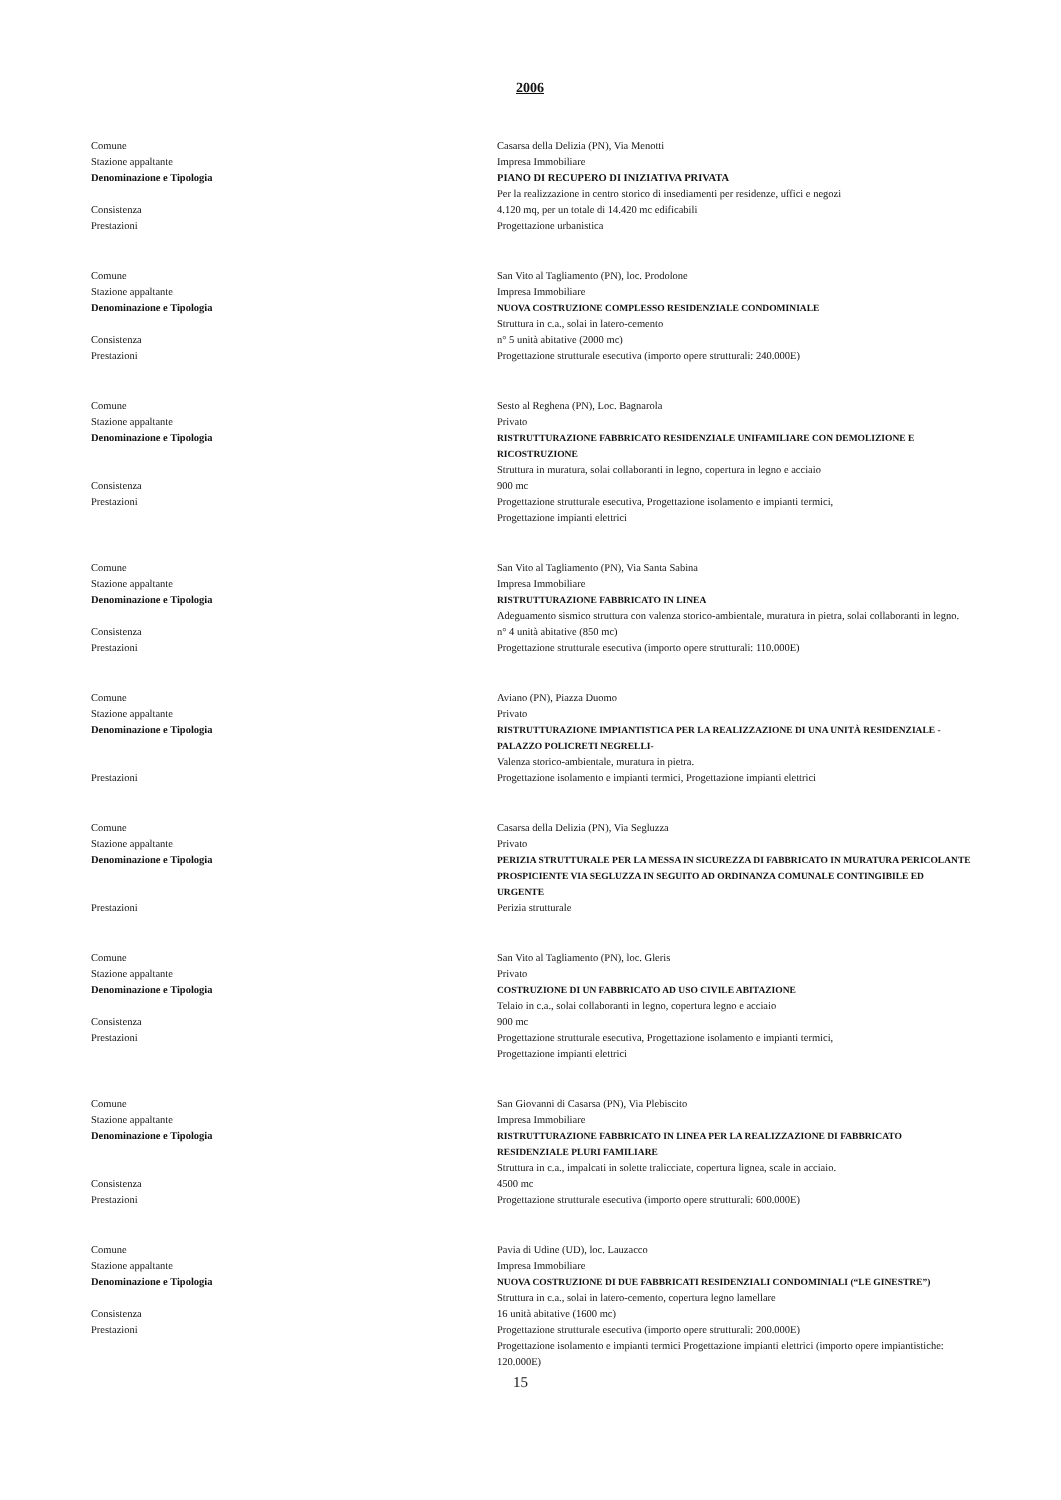2006
| Comune | Casarsa della Delizia (PN), Via Menotti |
| Stazione appaltante | Impresa Immobiliare |
| Denominazione e Tipologia | PIANO DI RECUPERO DI INIZIATIVA PRIVATA Per la realizzazione in centro storico di insediamenti per residenze, uffici e negozi |
| Consistenza | 4.120 mq, per un totale di 14.420 mc edificabili |
| Prestazioni | Progettazione urbanistica |
| Comune | San Vito al Tagliamento (PN), loc. Prodolone |
| Stazione appaltante | Impresa Immobiliare |
| Denominazione e Tipologia | NUOVA COSTRUZIONE COMPLESSO RESIDENZIALE CONDOMINIALE Struttura in c.a., solai in latero-cemento |
| Consistenza | n° 5 unità abitative (2000 mc) |
| Prestazioni | Progettazione strutturale esecutiva (importo opere strutturali: 240.000E) |
| Comune | Sesto al Reghena (PN), Loc. Bagnarola |
| Stazione appaltante | Privato |
| Denominazione e Tipologia | RISTRUTTURAZIONE FABBRICATO RESIDENZIALE UNIFAMILIARE CON DEMOLIZIONE E RICOSTRUZIONE Struttura in muratura, solai collaboranti in legno, copertura in legno e acciaio |
| Consistenza | 900 mc |
| Prestazioni | Progettazione strutturale esecutiva, Progettazione isolamento e impianti termici, Progettazione impianti elettrici |
| Comune | San Vito al Tagliamento (PN), Via Santa Sabina |
| Stazione appaltante | Impresa Immobiliare |
| Denominazione e Tipologia | RISTRUTTURAZIONE FABBRICATO IN LINEA Adeguamento sismico struttura con valenza storico-ambientale, muratura in pietra, solai collaboranti in legno. |
| Consistenza | n° 4 unità abitative (850 mc) |
| Prestazioni | Progettazione strutturale esecutiva (importo opere strutturali: 110.000E) |
| Comune | Aviano (PN), Piazza Duomo |
| Stazione appaltante | Privato |
| Denominazione e Tipologia | RISTRUTTURAZIONE IMPIANTISTICA PER LA REALIZZAZIONE DI UNA UNITÀ RESIDENZIALE -PALAZZO POLICRETI NEGRELLI- Valenza storico-ambientale, muratura in pietra. |
| Prestazioni | Progettazione isolamento e impianti termici, Progettazione impianti elettrici |
| Comune | Casarsa della Delizia (PN), Via Segluzza |
| Stazione appaltante | Privato |
| Denominazione e Tipologia | PERIZIA STRUTTURALE PER LA MESSA IN SICUREZZA DI FABBRICATO IN MURATURA PERICOLANTE PROSPICIENTE VIA SEGLUZZA IN SEGUITO AD ORDINANZA COMUNALE CONTINGIBILE ED URGENTE |
| Prestazioni | Perizia strutturale |
| Comune | San Vito al Tagliamento (PN), loc. Gleris |
| Stazione appaltante | Privato |
| Denominazione e Tipologia | COSTRUZIONE DI UN FABBRICATO AD USO CIVILE ABITAZIONE Telaio in c.a., solai collaboranti in legno, copertura legno e acciaio |
| Consistenza | 900 mc |
| Prestazioni | Progettazione strutturale esecutiva, Progettazione isolamento e impianti termici, Progettazione impianti elettrici |
| Comune | San Giovanni di Casarsa (PN), Via Plebiscito |
| Stazione appaltante | Impresa Immobiliare |
| Denominazione e Tipologia | RISTRUTTURAZIONE FABBRICATO IN LINEA PER LA REALIZZAZIONE DI FABBRICATO RESIDENZIALE PLURI FAMILIARE Struttura in c.a., impalcati in solette tralicciate, copertura lignea, scale in acciaio. |
| Consistenza | 4500 mc |
| Prestazioni | Progettazione strutturale esecutiva (importo opere strutturali: 600.000E) |
| Comune | Pavia di Udine (UD), loc. Lauzacco |
| Stazione appaltante | Impresa Immobiliare |
| Denominazione e Tipologia | NUOVA COSTRUZIONE DI DUE FABBRICATI RESIDENZIALI CONDOMINIALI (“LE GINESTRE”) Struttura in c.a., solai in latero-cemento, copertura legno lamellare |
| Consistenza | 16 unità abitative (1600 mc) |
| Prestazioni | Progettazione strutturale esecutiva (importo opere strutturali: 200.000E) Progettazione isolamento e impianti termici Progettazione impianti elettrici (importo opere impiantistiche: 120.000E) |
15